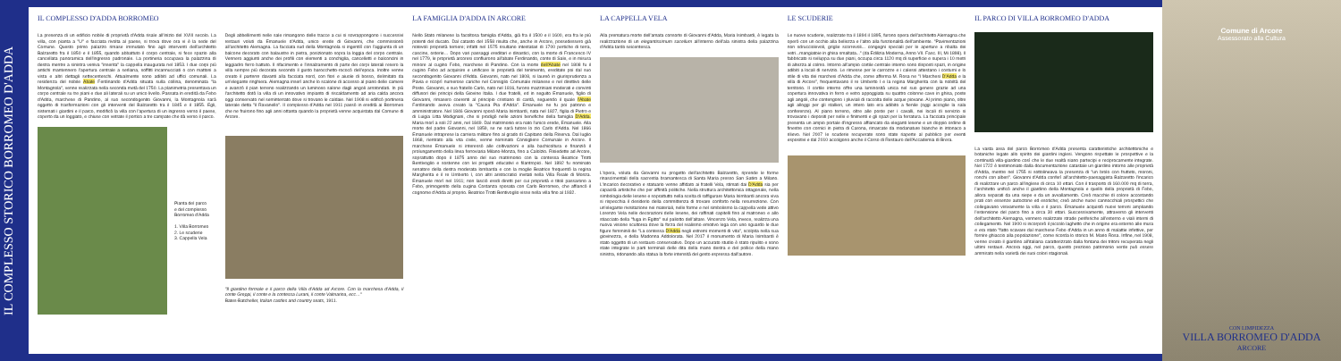IL COMPLESSO STORICO BORROMEO D'ADDA
IL COMPLESSO D'ADDA BORROMEO
La presenza di un edificio nobile di proprietà d'Adda risale all'inizio del XVIII secolo. La villa, con pianta a "U" e facciata rivolta al paese, si trova dove ora vi è la sede del Comune. Questo primo palazzo rimase immutato fino agli interventi dell'architetto Balzaretto fra il 1850 e il 1855, quando abbattuto il corpo centrale, si fece spazio alla cancellata panoramica dell'ingresso padronale. La portineria occupava la palazzina di destra mentre a sinistra veniva "inserita" la cappella inaugurata nel 1853. I due corpi più antichi mantennero l'apertura centrale a serliana, soffitti incannucciati o con mattoni a vista e altri dettagli settecenteschi. Attualmente sono adibiti ad uffici comunali. La residenza del nobile Abate Ferdinando d'Adda situata sulla collina, denominata "la Montagnola", venne realizzata nella seconda metà del 1750. La planimetria presentava un corpo centrale su tre piani e due ali laterali su un unico livello. Passata in eredità da Febo d'Adda, marchese di Pandino, al suo secondogenito Giovanni, la Montagnola sarà oggetto di trasformazioni con gli interventi del Balzaretto tra il 1845 e il 1855. Egli, sistemati i giardini e il parco, modificò la villa con l'apertura di un ingresso verso il paese, coperto da un loggiato, e chiuse con vetrate il portico a tre campate che dà verso il parco.
Pianta del parco
e del complesso
Borromeo d'Adda
1. Villa Borromeo
2. Le scuderie
3. Cappella Vela
Degli abbellimenti nelle sale rimangono delle tracce a cui si sovrappongono i successivi restauri voluti da Emanuele d'Adda, unico erede di Giovanni, che commissionò all'architetto Alemagna. La facciata sud della Montagnola si ingentilì con l'aggiunta di un balcone decorato con balaustre in pietra, posizionato sopra la loggia del corpo centrale. Vennero aggiunti anche dei profili con elementi a conchiglia, cancelletti e balconcini in leggiadro ferro battuto. Il rifacimento e l'innalzamento di parte dei corpi laterali resero la villa sempre più decorata secondo il gusto barocchetto-rococò dell'epoca. Inoltre venne creato il parterre davanti alla facciata nord, con fiori e aiuole di bosso, delimitato da un'elegante ringhiera. Alemagna inserì anche lo scalone di accesso al piano delle camere e avanzò il pian terreno realizzando un luminoso salone dagli angoli arrotondati. In più l'architetto dotò la villa di un innovativo impianto di riscaldamento ad aria calda ancora oggi conservato nel seminterrato dove si trovano le caldaie. Nel 1908 si edificò portineria laterale detta "il Ravanello". Il complesso d'Adda nel 1911 passò in eredità ai Borromeo che ne fruirono fino agli anni ottanta quando la proprietà venne acquistata dal Comune di Arcore.
"Il giardino formale e il parco della Villa d'Adda ad Arcore. Con la marchesa d'Adda, il conte Greppi, il conte e la contessa Lurani, il conte Valmarina, ecc…"
Bates-Batcheller, Italian castles and country seats, 1911.
LA FAMIGLIA D'ADDA IN ARCORE
Nello Stato milanese la facoltosa famiglia d'Adda, già fra il 1500 e il 1600, era fra le più potenti del ducato. Dal catasto del 1558 risulta che, anche in Arcore, possedessero già notevoli proprietà terriere; infatti nel 1575 risultano intestatari di 1700 pertiche di terra, cascine, osterie… Dopo vari passaggi ereditari e dinastici, con la morte di Francesco IV nel 1779, le proprietà arcoresi confluirono all'abate Ferdinando, conte di Sale, e in misura minore al cugino Febo, marchese di Pandino. Con la morte dell'Abate nel 1808 fu il cugino Febo ad acquisire e unificare le proprietà del tenimento, ereditate poi dal suo secondogenito Giovanni d'Adda. Giovanni, nato nel 1808, si laureò in giurisprudenza a Pavia e ricoprì numerose cariche nel Consiglio Comunale milanese e nel direttivo delle Poste. Giovanni, e suo fratello Carlo, nato nel 1816, furono mazziniani moderati e convinti diffusori dei principi della Giovine Italia. I due fratelli, ed in seguito Emanuele, figlio di Giovanni, rimasero coerenti al principio cristiano di carità, seguendo il quale l'Abate Ferdinando aveva creato la "Causa Pia d'Adda". Emanuele ne fu poi patrono e amministratore. Nel 1846 Giovanni sposò Maria Isimbardi, nata nel 1827, figlia di Pietro e di Luigia Litta Modignani, che si prodigò nelle azioni benefiche della famiglia D'Adda. Maria morì a soli 22 anni, nel 1849. Dal matrimonio era nato l'unico erede, Emanuele. Alla morte del padre Giovanni, nel 1859, se ne sarà tutore lo zio Carlo d'Adda. Nel 1866 Emanuele intraprese la carriera militare fino al grado di Capitano della Riserva. Dal luglio 1868, rientrato alla vita civile, venne nominato Consigliere Comunale in Arcore. Il marchese Emanuele si interessò alle coltivazioni e alla bachicoltura e finanziò il prolungamento della linea ferroviaria Milano-Monza, fino a Calolzio. Risiedette ad Arcore, soprattutto dopo il 1875 anno del suo matrimonio con la contessa Beatrice Trotti Bentivoglio e sostenne con lei progetti educativi e filantropici. Nel 1892 fu nominato senatore della destra moderata lombarda e con la moglie Beatrice frequentò la regina Margherita e il re Umberto I, con altri aristocratici invitati nella Villa Reale di Monza. Emanuele morì nel 1911; non lasciò eredi diretti per cui proprietà e titoli passarono a Febo, primogenito della cugina Costanza sposata con Carlo Borromeo, che affiancò il cognome d'Adda al proprio. Beatrice Trotti Bentivoglio visse nella villa fino al 1932.
LA CAPPELLA VELA
Alla prematura morte dell'amata consorte di Giovanni d'Adda, Maria Isimbardi, è legata la realizzazione di un elegantissimum sacellum all'interno dell'ala sinistra della palazzina d'Adda tardo seicentesca.
L'opera, voluta da Giovanni su progetto dell'architetto Balzaretto, riprende le forme rinascimentali della sacrestia bramantesca di Santa Maria presso San Satiro a Milano. L'incarico decorativo e statuario venne affidato ai fratelli Vela, stimati dai D'Adda sia per capacità artistiche che per affinità politiche. Nella struttura architettonica ottagonale, nella simbologia delle lesene e soprattutto nella scelta di raffigurare Maria Isimbardi ancora viva si rispecchia il desiderio della committenza di trovare conforto nella resurrezione. Con un'elegante rivisitazione nei materiali, nelle forme e nel simbolismo la cappella vede attivo Lorenzo Vela nelle decorazioni delle lesene, dei raffinati capitelli fino al matroneo e allo stiacciato della "fuga in Egitto" sul paliotto dell'altare. Vincenzo Vela, invece, realizza una nuova visione scultorea dove la forza del realismo emotivo lega con uno sguardo le due figure femminili de "La contessa D'Adda negli estremi momenti di vita", scolpita nella sua giovinezza, e della Madonna Addolorata. Nel 2017 il monumento di Maria Isimbardi è stato oggetto di un restauro conservativo. Dopo un accurato studio è stato ripulito e sono state integrate le parti terminali delle dita della mano destra e del pollice della mano sinistra, ridonando alla statua la forte intensità del gesto espressa dall'autore.
LE SCUDERIE
Le nuove scuderie, realizzate tra il 1894 il 1895, furono opera dell'architetto Alemagna che operò con un occhio alla bellezza e l'altro alla funzionalità dell'ambiente. "Pavimentazioni non sdrucciolevoli, griglie scorrevoli... congegni speciali per le aperture a ribalta dei vetri...mangiatoie in ghisa smaltata..." (da Edilizia Moderna, Anno VII. Fasc. III, Mi 1898). Il fabbricato si sviluppa su due piani, occupa circa 1120 mq di superficie e supera i 10 metri di altezza al colmo. Intorno all'ampio cortile centrale interno sono disposti spazi, in origine adibiti a locali di servizio. Le rimesse per le carrozze e i calessi attestano i costumi e lo stile di vita dei marchesi d'Adda che, come afferma M. Rosa ne "I Marchesi D'Adda e la villa di Arcore", frequentavano il re Umberto I e la regina Margherita con la nobiltà del territorio. Il cortile interno offre una luminosità unica nel suo genere grazie ad una copertura innovativa in ferro e vetro appoggiata su quattro colonne cave in ghisa, poste agli angoli, che contengono i pluviali di raccolta delle acque piovane. Al primo piano, oltre agli alloggi per gli stallieri, un intero lato era adibito a fienile (oggi accoglie la sala conferenze). Al piano terreno, oltre alle poste per i cavalli, nei locali di servizio si trovavano i depositi per selle e finimenti e gli spazi per la ferratura. La facciata principale presenta un ampio portale d'ingresso affiancato da eleganti lesene e un doppio ordine di finestre con cornici in pietra di Carona, rimarcate da modanature bianche in intonaco a rilievo. Nel 2007 le scuderie recuperate sono state riaperte al pubblico per eventi espositivi e dal 2010 accolgono anche il Corso di Restauro dell'Accademia di Brera.
IL PARCO DI VILLA BORROMEO D'ADDA
La vasta area del parco Borromeo d'Adda presenta caratteristiche architettoniche e botaniche legate allo spirito dei giardini inglesi. Vengono rispettate le prospettive e la continuità villa-giardino così che le due realtà siano partecipi e reciprocamente integrate. Nel 1722 è testimoniato dalla documentazione catastale un giardino intorno alle proprietà d'Adda, mentre nel 1755 si sottolineava la presenza di "un brolo con frutteto, moroni, ronchi con alberi". Giovanni d'Adda conferì all'architetto-paesaggista Balzaretto l'incarico di realizzare un parco all'inglese di circa 10 ettari. Con il trasporto di 160.000 mq di terra, l'architetto unificò anche il giardino della Montagnola e quello della proprietà di Febo, allora separati da una siepe e da un avvallamento. Creò macchie di colore accostando prati con essenze autoctone ed esotiche; creò anche nuovi cannocchiali prospettici che collegavano visivamente la villa e il parco. Emanuele acquistò nuovi terreni ampliando l'estensione del parco fino a circa 30 ettari. Successivamente, attraverso gli interventi dell'architetto Alemagna, vennero realizzate strade periferiche all'esterno e viali interni di collegamento. Nel 1900 si incorporò il piccolo laghetto che in origine era esterno alle mura e era stato "fatto scavare dal marchese Febo d'Adda in un anno di malattie infettive, per fornire ghiaccio alla popolazione", come ricorda lo storico M. Mario Rosa. Infine, nel 1908, venne creato il giardino all'italiana caratterizzato dalla fontana dei tritoni recuperata negli ultimi restauri. Ancora oggi, nel parco, questo prezioso patrimonio verde può essere ammirato nella varietà dei suoi colori stagionali.
Comune di Arcore
Assessorato alla Cultura
CON LIMPIDEZZA
VILLA BORROMEO D'ADDA
ARCORE